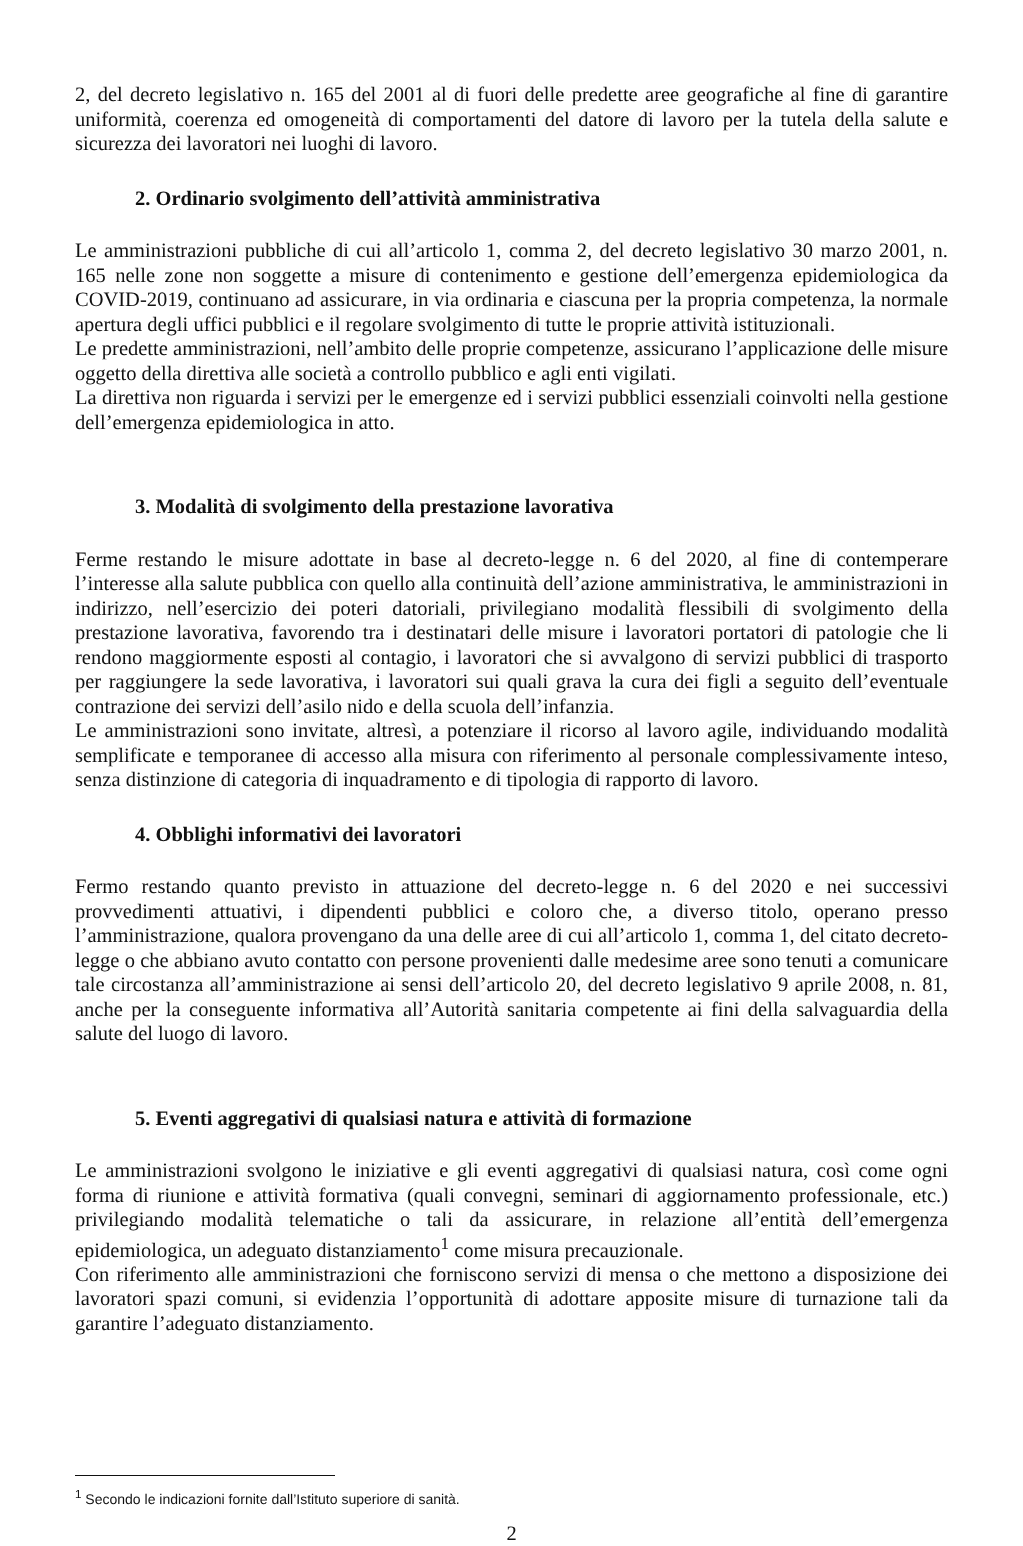2, del decreto legislativo n. 165 del 2001 al di fuori delle predette aree geografiche al fine di garantire uniformità, coerenza ed omogeneità di comportamenti del datore di lavoro per la tutela della salute e sicurezza dei lavoratori nei luoghi di lavoro.
2. Ordinario svolgimento dell’attività amministrativa
Le amministrazioni pubbliche di cui all’articolo 1, comma 2, del decreto legislativo 30 marzo 2001, n. 165 nelle zone non soggette a misure di contenimento e gestione dell’emergenza epidemiologica da COVID-2019, continuano ad assicurare, in via ordinaria e ciascuna per la propria competenza, la normale apertura degli uffici pubblici e il regolare svolgimento di tutte le proprie attività istituzionali.
Le predette amministrazioni, nell’ambito delle proprie competenze, assicurano l’applicazione delle misure oggetto della direttiva alle società a controllo pubblico e agli enti vigilati.
La direttiva non riguarda i servizi per le emergenze ed i servizi pubblici essenziali coinvolti nella gestione dell’emergenza epidemiologica in atto.
3. Modalità di svolgimento della prestazione lavorativa
Ferme restando le misure adottate in base al decreto-legge n. 6 del 2020, al fine di contemperare l’interesse alla salute pubblica con quello alla continuità dell’azione amministrativa, le amministrazioni in indirizzo, nell’esercizio dei poteri datoriali, privilegiano modalità flessibili di svolgimento della prestazione lavorativa, favorendo tra i destinatari delle misure i lavoratori portatori di patologie che li rendono maggiormente esposti al contagio, i lavoratori che si avvalgono di servizi pubblici di trasporto per raggiungere la sede lavorativa, i lavoratori sui quali grava la cura dei figli a seguito dell’eventuale contrazione dei servizi dell’asilo nido e della scuola dell’infanzia.
Le amministrazioni sono invitate, altresì, a potenziare il ricorso al lavoro agile, individuando modalità semplificate e temporanee di accesso alla misura con riferimento al personale complessivamente inteso, senza distinzione di categoria di inquadramento e di tipologia di rapporto di lavoro.
4. Obblighi informativi dei lavoratori
Fermo restando quanto previsto in attuazione del decreto-legge n. 6 del 2020 e nei successivi provvedimenti attuativi, i dipendenti pubblici e coloro che, a diverso titolo, operano presso l’amministrazione, qualora provengano da una delle aree di cui all’articolo 1, comma 1, del citato decreto-legge o che abbiano avuto contatto con persone provenienti dalle medesime aree sono tenuti a comunicare tale circostanza all’amministrazione ai sensi dell’articolo 20, del decreto legislativo 9 aprile 2008, n. 81, anche per la conseguente informativa all’Autorità sanitaria competente ai fini della salvaguardia della salute del luogo di lavoro.
5. Eventi aggregativi di qualsiasi natura e attività di formazione
Le amministrazioni svolgono le iniziative e gli eventi aggregativi di qualsiasi natura, così come ogni forma di riunione e attività formativa (quali convegni, seminari di aggiornamento professionale, etc.) privilegiando modalità telematiche o tali da assicurare, in relazione all’entità dell’emergenza epidemiologica, un adeguato distanziamento<sup>1</sup> come misura precauzionale.
Con riferimento alle amministrazioni che forniscono servizi di mensa o che mettono a disposizione dei lavoratori spazi comuni, si evidenzia l’opportunità di adottare apposite misure di turnazione tali da garantire l’adeguato distanziamento.
<sup>1</sup> Secondo le indicazioni fornite dall’Istituto superiore di sanità.
2